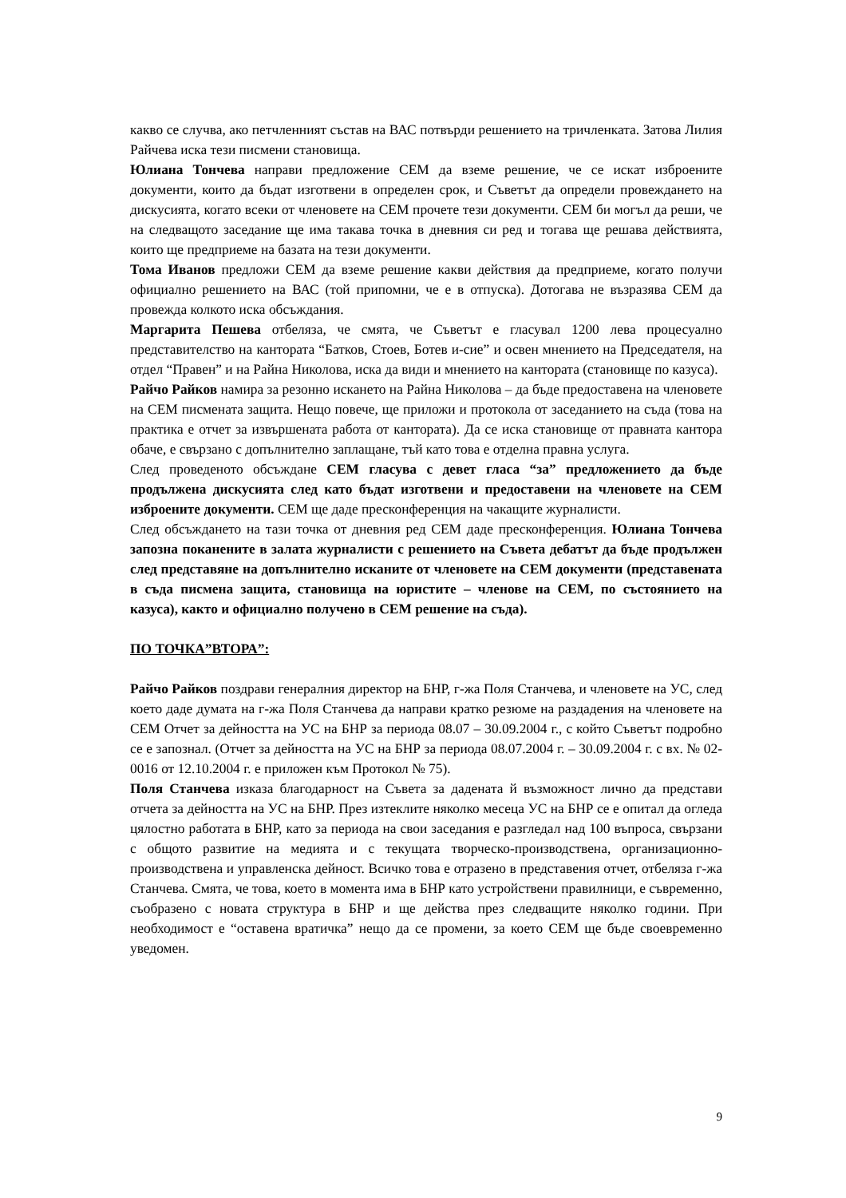какво се случва, ако петчленният състав на ВАС потвърди решението на тричленката. Затова Лилия Райчева иска тези писмени становища.
Юлиана Тончева направи предложение СЕМ да вземе решение, че се искат изброените документи, които да бъдат изготвени в определен срок, и Съветът да определи провеждането на дискусията, когато всеки от членовете на СЕМ прочете тези документи. СЕМ би могъл да реши, че на следващото заседание ще има такава точка в дневния си ред и тогава ще решава действията, които ще предприеме на базата на тези документи.
Тома Иванов предложи СЕМ да вземе решение какви действия да предприеме, когато получи официално решението на ВАС (той припомни, че е в отпуска). Дотогава не възразява СЕМ да провежда колкото иска обсъждания.
Маргарита Пешева отбеляза, че смята, че Съветът е гласувал 1200 лева процесуално представителство на кантората “Батков, Стоев, Ботев и-сие” и освен мнението на Председателя, на отдел “Правен” и на Райна Николова, иска да види и мнението на кантората (становище по казуса).
Райчо Райков намира за резонно искането на Райна Николова – да бъде предоставена на членовете на СЕМ писмената защита. Нещо повече, ще приложи и протокола от заседанието на съда (това на практика е отчет за извършената работа от кантората). Да се иска становище от правната кантора обаче, е свързано с допълнително заплащане, тъй като това е отделна правна услуга.
След проведеното обсъждане СЕМ гласува с девет гласа “за” предложението да бъде продължена дискусията след като бъдат изготвени и предоставени на членовете на СЕМ изброените документи. СЕМ ще даде пресконференция на чакащите журналисти.
След обсъждането на тази точка от дневния ред СЕМ даде пресконференция. Юлиана Тончева запозна поканените в залата журналисти с решението на Съвета дебатът да бъде продължен след представяне на допълнително исканите от членовете на СЕМ документи (представената в съда писмена защита, становища на юристите – членове на СЕМ, по състоянието на казуса), както и официално получено в СЕМ решение на съда).
ПО ТОЧКА”ВТОРА”:
Райчо Райков поздрави генералния директор на БНР, г-жа Поля Станчева, и членовете на УС, след което даде думата на г-жа Поля Станчева да направи кратко резюме на раздадения на членовете на СЕМ Отчет за дейността на УС на БНР за периода 08.07 – 30.09.2004 г., с който Съветът подробно се е запознал. (Отчет за дейността на УС на БНР за периода 08.07.2004 г. – 30.09.2004 г. с вх. № 02-0016 от 12.10.2004 г. е приложен към Протокол № 75).
Поля Станчева изказа благодарност на Съвета за дадената й възможност лично да представи отчета за дейността на УС на БНР. През изтеклите няколко месеца УС на БНР се е опитал да огледа цялостно работата в БНР, като за периода на свои заседания е разгледал над 100 въпроса, свързани с общото развитие на медията и с текущата творческо-производствена, организационно-производствена и управленска дейност. Всичко това е отразено в представения отчет, отбеляза г-жа Станчева. Смята, че това, което в момента има в БНР като устройствени правилници, е съвременно, съобразено с новата структура в БНР и ще действа през следващите няколко години. При необходимост е “оставена вратичка” нещо да се промени, за което СЕМ ще бъде своевременно уведомен.
9